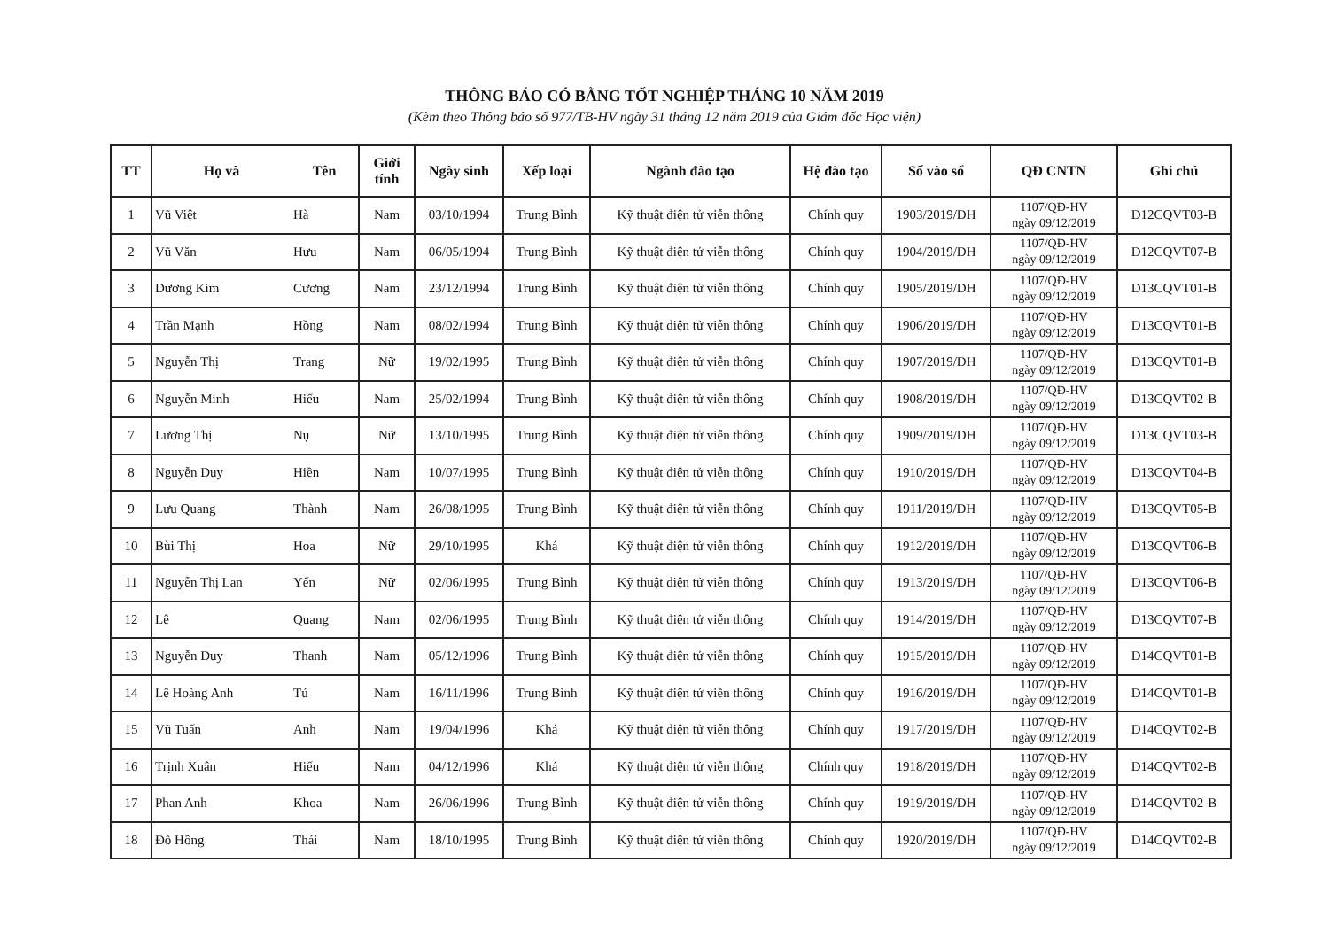THÔNG BÁO CÓ BẰNG TỐT NGHIỆP THÁNG 10 NĂM 2019
(Kèm theo Thông báo số 977/TB-HV ngày 31 tháng 12 năm 2019 của Giám đốc Học viện)
| TT | Họ và | Tên | Giới tính | Ngày sinh | Xếp loại | Ngành đào tạo | Hệ đào tạo | Số vào sổ | QĐ CNTN | Ghi chú |
| --- | --- | --- | --- | --- | --- | --- | --- | --- | --- | --- |
| 1 | Vũ Việt | Hà | Nam | 03/10/1994 | Trung Bình | Kỹ thuật điện tử viễn thông | Chính quy | 1903/2019/DH | 1107/QĐ-HV ngày 09/12/2019 | D12CQVT03-B |
| 2 | Vũ Văn | Hưu | Nam | 06/05/1994 | Trung Bình | Kỹ thuật điện tử viễn thông | Chính quy | 1904/2019/DH | 1107/QĐ-HV ngày 09/12/2019 | D12CQVT07-B |
| 3 | Dương Kim | Cương | Nam | 23/12/1994 | Trung Bình | Kỹ thuật điện tử viễn thông | Chính quy | 1905/2019/DH | 1107/QĐ-HV ngày 09/12/2019 | D13CQVT01-B |
| 4 | Trần Mạnh | Hồng | Nam | 08/02/1994 | Trung Bình | Kỹ thuật điện tử viễn thông | Chính quy | 1906/2019/DH | 1107/QĐ-HV ngày 09/12/2019 | D13CQVT01-B |
| 5 | Nguyễn Thị | Trang | Nữ | 19/02/1995 | Trung Bình | Kỹ thuật điện tử viễn thông | Chính quy | 1907/2019/DH | 1107/QĐ-HV ngày 09/12/2019 | D13CQVT01-B |
| 6 | Nguyễn Minh | Hiếu | Nam | 25/02/1994 | Trung Bình | Kỹ thuật điện tử viễn thông | Chính quy | 1908/2019/DH | 1107/QĐ-HV ngày 09/12/2019 | D13CQVT02-B |
| 7 | Lương Thị | Nụ | Nữ | 13/10/1995 | Trung Bình | Kỹ thuật điện tử viễn thông | Chính quy | 1909/2019/DH | 1107/QĐ-HV ngày 09/12/2019 | D13CQVT03-B |
| 8 | Nguyễn Duy | Hiền | Nam | 10/07/1995 | Trung Bình | Kỹ thuật điện tử viễn thông | Chính quy | 1910/2019/DH | 1107/QĐ-HV ngày 09/12/2019 | D13CQVT04-B |
| 9 | Lưu Quang | Thành | Nam | 26/08/1995 | Trung Bình | Kỹ thuật điện tử viễn thông | Chính quy | 1911/2019/DH | 1107/QĐ-HV ngày 09/12/2019 | D13CQVT05-B |
| 10 | Bùi Thị | Hoa | Nữ | 29/10/1995 | Khá | Kỹ thuật điện tử viễn thông | Chính quy | 1912/2019/DH | 1107/QĐ-HV ngày 09/12/2019 | D13CQVT06-B |
| 11 | Nguyễn Thị Lan | Yến | Nữ | 02/06/1995 | Trung Bình | Kỹ thuật điện tử viễn thông | Chính quy | 1913/2019/DH | 1107/QĐ-HV ngày 09/12/2019 | D13CQVT06-B |
| 12 | Lê | Quang | Nam | 02/06/1995 | Trung Bình | Kỹ thuật điện tử viễn thông | Chính quy | 1914/2019/DH | 1107/QĐ-HV ngày 09/12/2019 | D13CQVT07-B |
| 13 | Nguyễn Duy | Thanh | Nam | 05/12/1996 | Trung Bình | Kỹ thuật điện tử viễn thông | Chính quy | 1915/2019/DH | 1107/QĐ-HV ngày 09/12/2019 | D14CQVT01-B |
| 14 | Lê Hoàng Anh | Tú | Nam | 16/11/1996 | Trung Bình | Kỹ thuật điện tử viễn thông | Chính quy | 1916/2019/DH | 1107/QĐ-HV ngày 09/12/2019 | D14CQVT01-B |
| 15 | Vũ Tuấn | Anh | Nam | 19/04/1996 | Khá | Kỹ thuật điện tử viễn thông | Chính quy | 1917/2019/DH | 1107/QĐ-HV ngày 09/12/2019 | D14CQVT02-B |
| 16 | Trịnh Xuân | Hiếu | Nam | 04/12/1996 | Khá | Kỹ thuật điện tử viễn thông | Chính quy | 1918/2019/DH | 1107/QĐ-HV ngày 09/12/2019 | D14CQVT02-B |
| 17 | Phan Anh | Khoa | Nam | 26/06/1996 | Trung Bình | Kỹ thuật điện tử viễn thông | Chính quy | 1919/2019/DH | 1107/QĐ-HV ngày 09/12/2019 | D14CQVT02-B |
| 18 | Đỗ Hồng | Thái | Nam | 18/10/1995 | Trung Bình | Kỹ thuật điện tử viễn thông | Chính quy | 1920/2019/DH | 1107/QĐ-HV ngày 09/12/2019 | D14CQVT02-B |